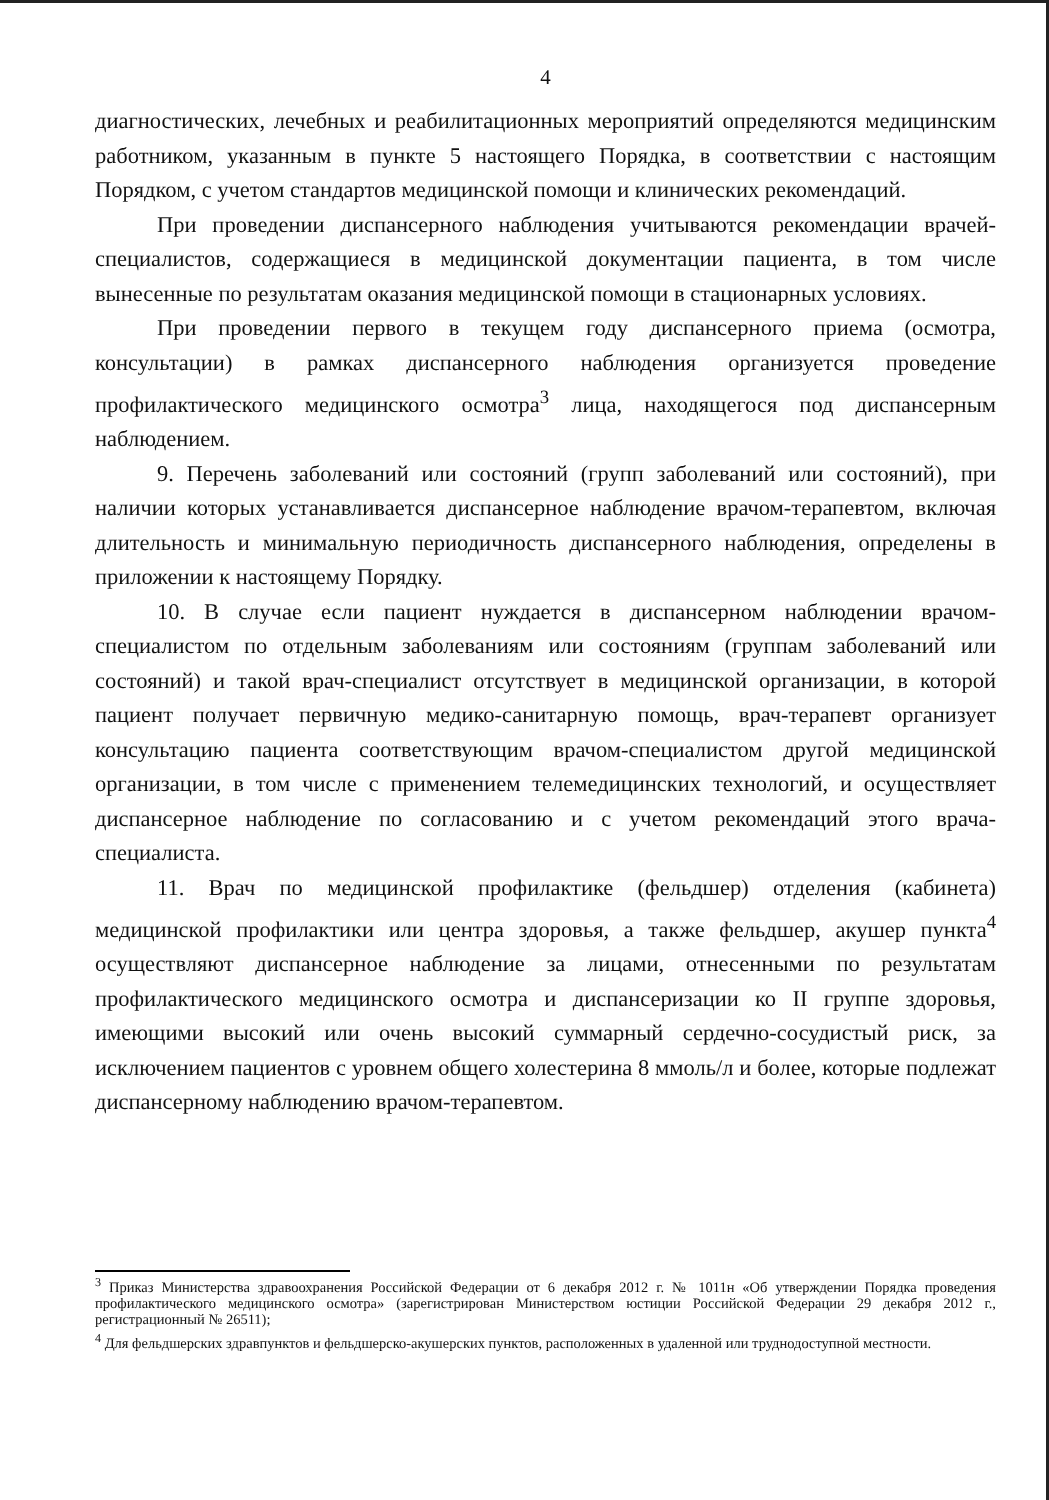4
диагностических, лечебных и реабилитационных мероприятий определяются медицинским работником, указанным в пункте 5 настоящего Порядка, в соответствии с настоящим Порядком, с учетом стандартов медицинской помощи и клинических рекомендаций.
При проведении диспансерного наблюдения учитываются рекомендации врачей-специалистов, содержащиеся в медицинской документации пациента, в том числе вынесенные по результатам оказания медицинской помощи в стационарных условиях.
При проведении первого в текущем году диспансерного приема (осмотра, консультации) в рамках диспансерного наблюдения организуется проведение профилактического медицинского осмотра<sup>3</sup> лица, находящегося под диспансерным наблюдением.
9. Перечень заболеваний или состояний (групп заболеваний или состояний), при наличии которых устанавливается диспансерное наблюдение врачом-терапевтом, включая длительность и минимальную периодичность диспансерного наблюдения, определены в приложении к настоящему Порядку.
10. В случае если пациент нуждается в диспансерном наблюдении врачом-специалистом по отдельным заболеваниям или состояниям (группам заболеваний или состояний) и такой врач-специалист отсутствует в медицинской организации, в которой пациент получает первичную медико-санитарную помощь, врач-терапевт организует консультацию пациента соответствующим врачом-специалистом другой медицинской организации, в том числе с применением телемедицинских технологий, и осуществляет диспансерное наблюдение по согласованию и с учетом рекомендаций этого врача-специалиста.
11. Врач по медицинской профилактике (фельдшер) отделения (кабинета) медицинской профилактики или центра здоровья, а также фельдшер, акушер пункта<sup>4</sup> осуществляют диспансерное наблюдение за лицами, отнесенными по результатам профилактического медицинского осмотра и диспансеризации ко II группе здоровья, имеющими высокий или очень высокий суммарный сердечно-сосудистый риск, за исключением пациентов с уровнем общего холестерина 8 ммоль/л и более, которые подлежат диспансерному наблюдению врачом-терапевтом.
<sup>3</sup> Приказ Министерства здравоохранения Российской Федерации от 6 декабря 2012 г. № 1011н «Об утверждении Порядка проведения профилактического медицинского осмотра» (зарегистрирован Министерством юстиции Российской Федерации 29 декабря 2012 г., регистрационный № 26511);
<sup>4</sup> Для фельдшерских здравпунктов и фельдшерско-акушерских пунктов, расположенных в удаленной или труднодоступной местности.